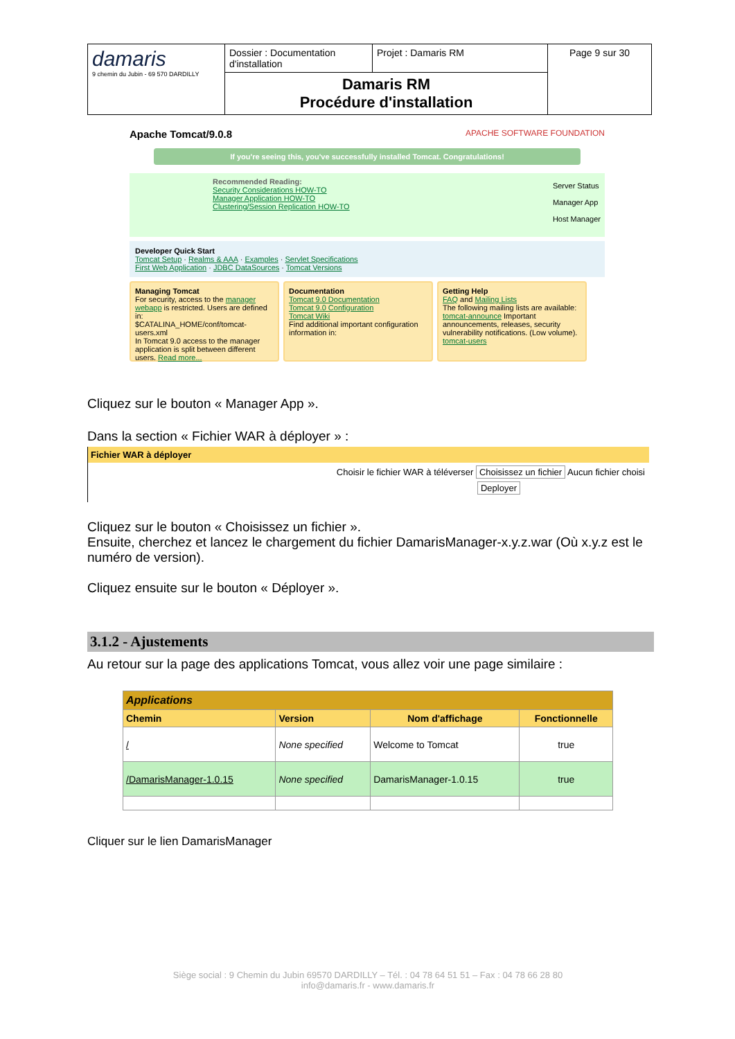| damaris 9 chemin du Jubin - 69 570 DARDILLY | Dossier : Documentation d'installation | Projet : Damaris RM | Page 9 sur 30 |
| | Damaris RM Procédure d'installation | | |
Apache Tomcat/9.0.8 APACHE SOFTWARE FOUNDATION
If you're seeing this, you've successfully installed Tomcat. Congratulations!
Server Status
Manager App
Host Manager Recommended Reading:
Security Considerations HOW-TO
Manager Application HOW-TO
Clustering/Session Replication HOW-TO
Developer Quick Start
Tomcat Setup · Realms & AAA · Examples · Servlet Specifications
First Web Application · JDBC DataSources · Tomcat Versions
Managing Tomcat
For security, access to the manager webapp is restricted. Users are defined in:
$CATALINA_HOME/conf/tomcat-users.xml
In Tomcat 9.0 access to the manager application is split between different users. Read more...
Documentation
Tomcat 9.0 Documentation
Tomcat 9.0 Configuration
Tomcat Wiki
Find additional important configuration information in:
Getting Help
FAQ and Mailing Lists
The following mailing lists are available:
tomcat-announce Important announcements, releases, security vulnerability notifications. (Low volume).
tomcat-users
Cliquez sur le bouton « Manager App ».
Dans la section « Fichier WAR à déployer » :
Fichier WAR à déployer
Choisir le fichier WAR à téléverser Choisissez un fichier Aucun fichier choisi
Deployer
Cliquez sur le bouton « Choisissez un fichier ».
Ensuite, cherchez et lancez le chargement du fichier DamarisManager-x.y.z.war (Où x.y.z est le numéro de version).
Cliquez ensuite sur le bouton « Déployer ».
3.1.2 - Ajustements
Au retour sur la page des applications Tomcat, vous allez voir une page similaire :
| Applications | | | |
| --- | --- | --- | --- |
| Chemin | Version | Nom d'affichage | Fonctionnelle |
| / | None specified | Welcome to Tomcat | true |
| /DamarisManager-1.0.15 | None specified | DamarisManager-1.0.15 | true |
Cliquer sur le lien DamarisManager
Siège social : 9 Chemin du Jubin 69570 DARDILLY – Tél. : 04 78 64 51 51 – Fax : 04 78 66 28 80
info@damaris.fr - www.damaris.fr